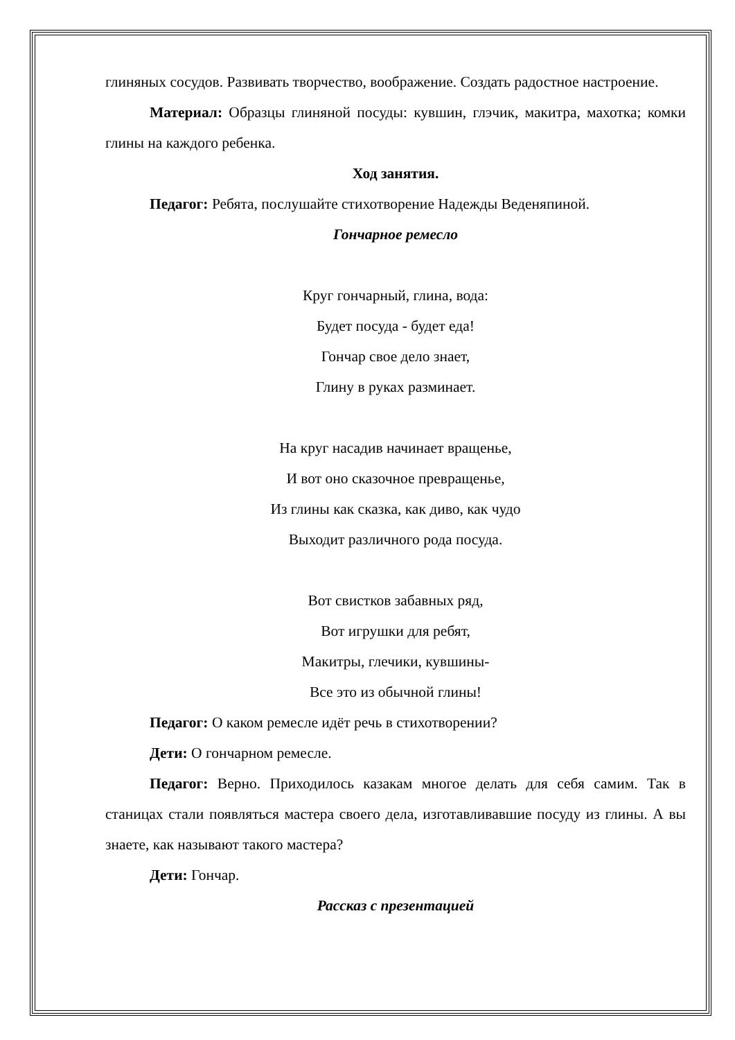глиняных сосудов. Развивать творчество, воображение. Создать радостное настроение.
Материал: Образцы глиняной посуды: кувшин, глэчик, макитра, махотка; комки глины на каждого ребенка.
Ход занятия.
Педагог: Ребята, послушайте стихотворение Надежды Веденяпиной.
Гончарное ремесло
Круг гончарный, глина, вода:
Будет посуда - будет еда!
Гончар свое дело знает,
Глину в руках разминает.
На круг насадив начинает вращенье,
И вот оно сказочное превращенье,
Из глины как сказка, как диво, как чудо
Выходит различного рода посуда.
Вот свистков забавных ряд,
Вот игрушки для ребят,
Макитры, глечики, кувшины-
Все это из обычной глины!
Педагог: О каком ремесле идёт речь в стихотворении?
Дети: О гончарном ремесле.
Педагог: Верно. Приходилось казакам многое делать для себя самим. Так в станицах стали появляться мастера своего дела, изготавливавшие посуду из глины. А вы знаете, как называют такого мастера?
Дети: Гончар.
Рассказ с презентацией